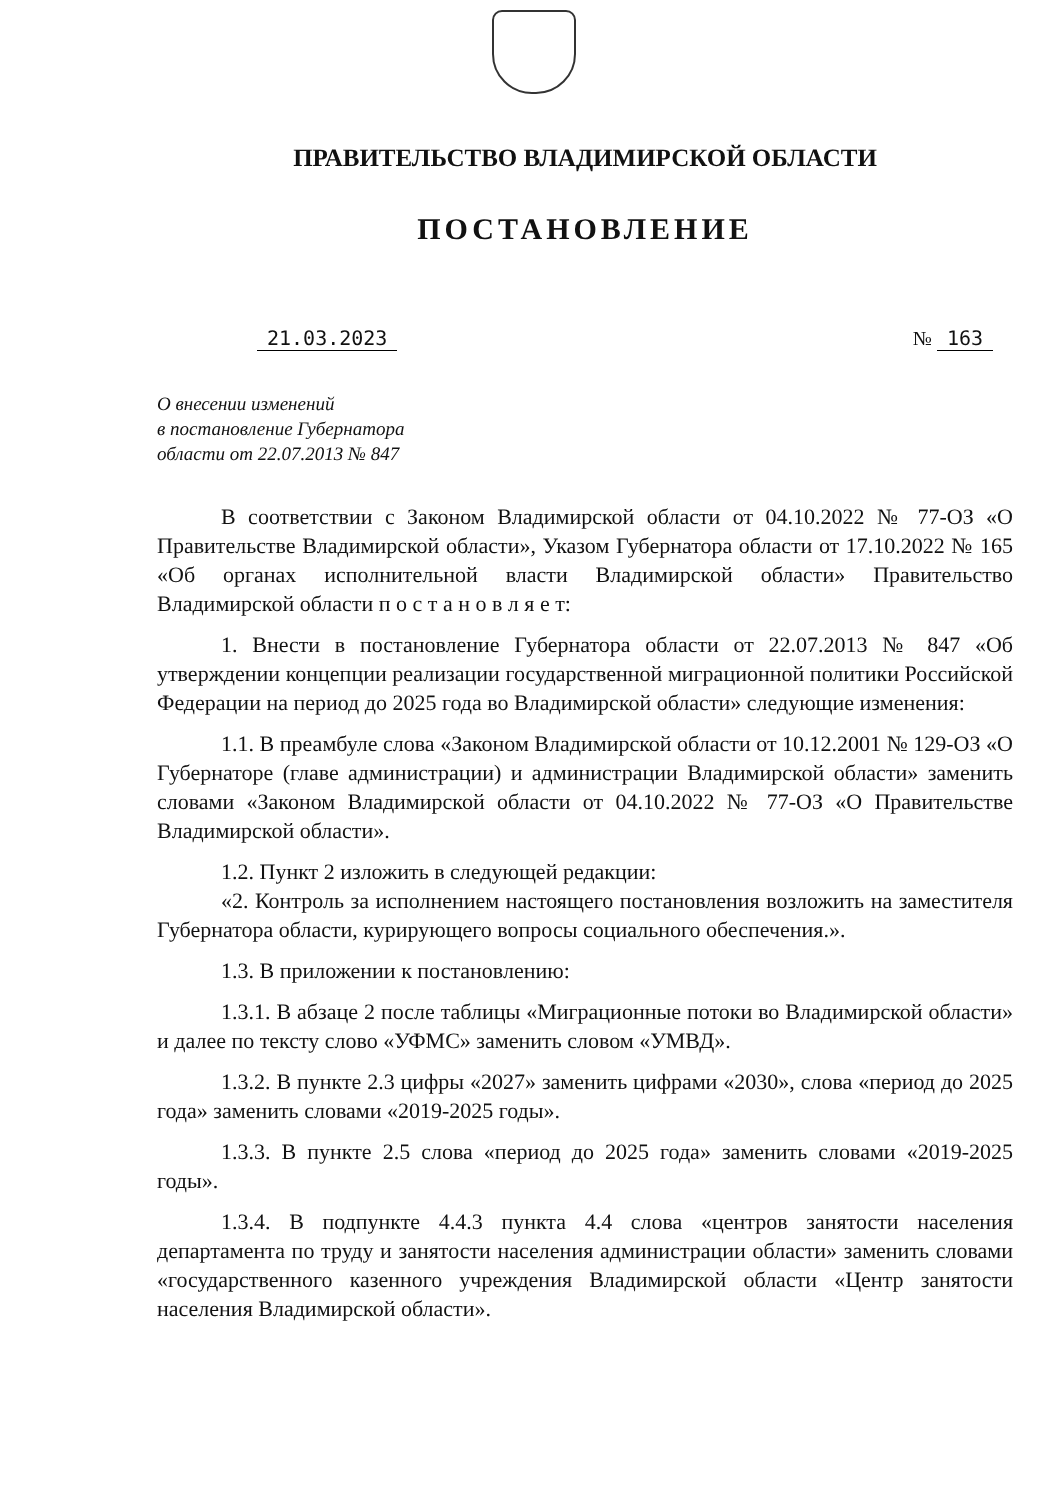ПРАВИТЕЛЬСТВО ВЛАДИМИРСКОЙ ОБЛАСТИ
ПОСТАНОВЛЕНИЕ
21.03.2023 № 163
О внесении изменений
в постановление Губернатора
области от 22.07.2013 № 847
В соответствии с Законом Владимирской области от 04.10.2022 № 77-ОЗ «О Правительстве Владимирской области», Указом Губернатора области от 17.10.2022 № 165 «Об органах исполнительной власти Владимирской области» Правительство Владимирской области п о с т а н о в л я е т:
1. Внести в постановление Губернатора области от 22.07.2013 № 847 «Об утверждении концепции реализации государственной миграционной политики Российской Федерации на период до 2025 года во Владимирской области» следующие изменения:
1.1. В преамбуле слова «Законом Владимирской области от 10.12.2001 № 129-ОЗ «О Губернаторе (главе администрации) и администрации Владимирской области» заменить словами «Законом Владимирской области от 04.10.2022 № 77-ОЗ «О Правительстве Владимирской области».
1.2. Пункт 2 изложить в следующей редакции:
«2. Контроль за исполнением настоящего постановления возложить на заместителя Губернатора области, курирующего вопросы социального обеспечения.».
1.3. В приложении к постановлению:
1.3.1. В абзаце 2 после таблицы «Миграционные потоки во Владимирской области» и далее по тексту слово «УФМС» заменить словом «УМВД».
1.3.2. В пункте 2.3 цифры «2027» заменить цифрами «2030», слова «период до 2025 года» заменить словами «2019-2025 годы».
1.3.3. В пункте 2.5 слова «период до 2025 года» заменить словами «2019-2025 годы».
1.3.4. В подпункте 4.4.3 пункта 4.4 слова «центров занятости населения департамента по труду и занятости населения администрации области» заменить словами «государственного казенного учреждения Владимирской области «Центр занятости населения Владимирской области».